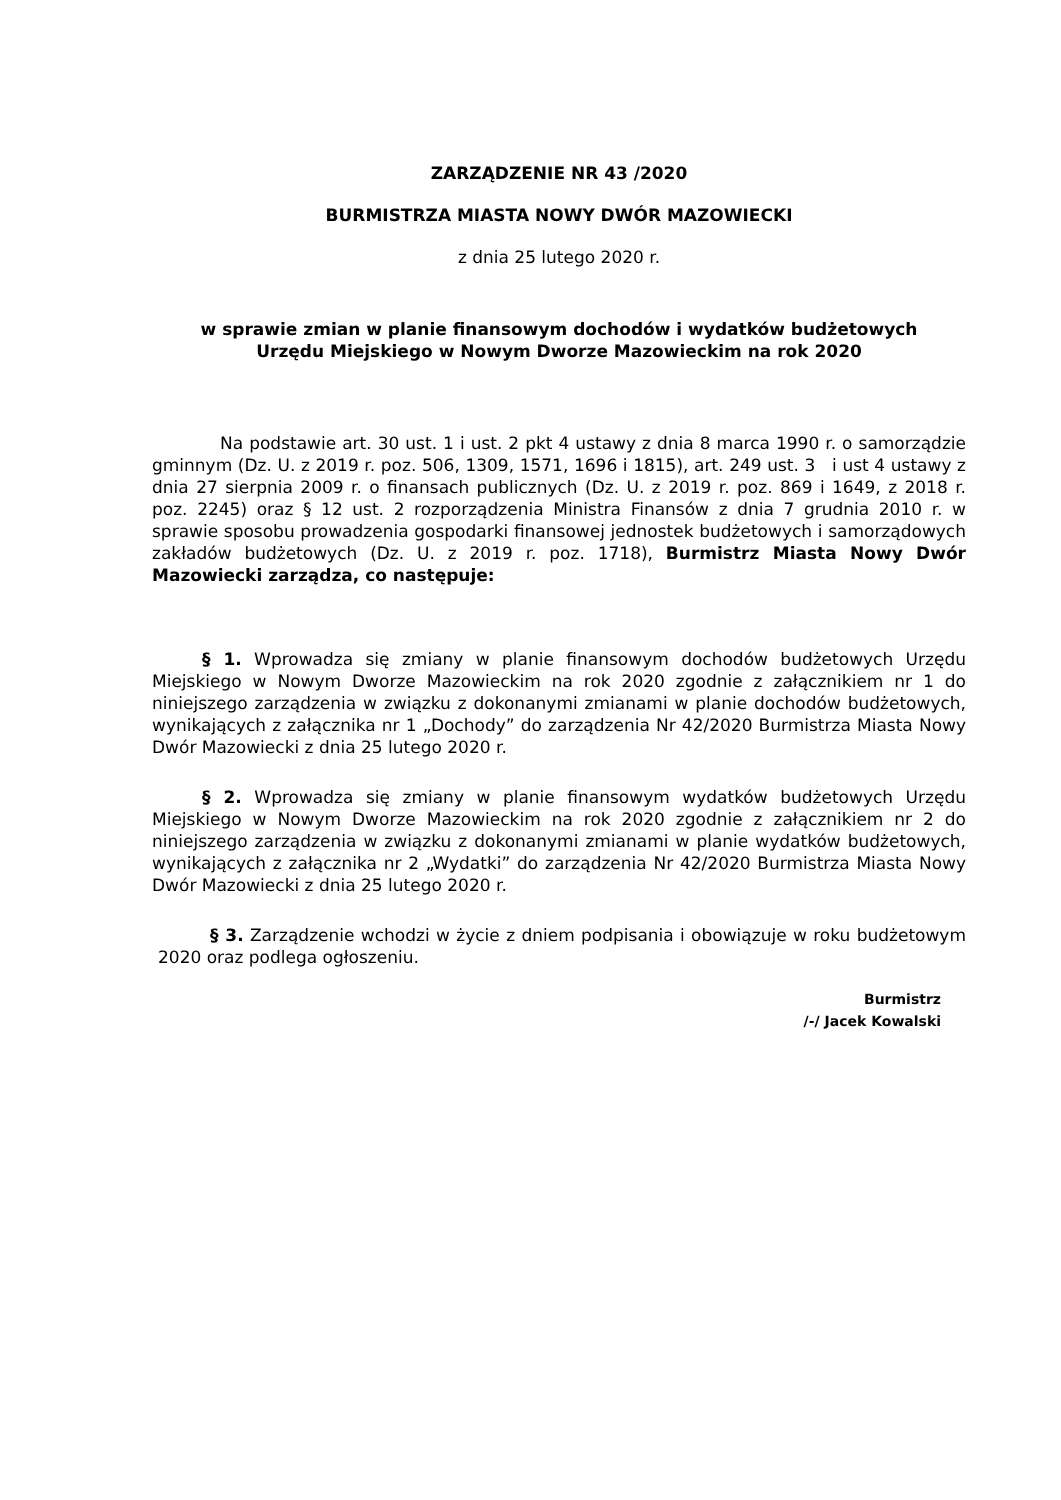ZARZĄDZENIE NR 43 /2020
BURMISTRZA MIASTA NOWY DWÓR MAZOWIECKI
z dnia 25 lutego 2020 r.
w sprawie zmian w planie finansowym dochodów i wydatków budżetowych
Urzędu Miejskiego w Nowym Dworze Mazowieckim na rok 2020
Na podstawie art. 30 ust. 1 i ust. 2 pkt 4 ustawy z dnia 8 marca 1990 r. o samorządzie gminnym (Dz. U. z 2019 r. poz. 506, 1309, 1571, 1696 i 1815), art. 249 ust. 3 i ust 4 ustawy z dnia 27 sierpnia 2009 r. o finansach publicznych (Dz. U. z 2019 r. poz. 869 i 1649, z 2018 r. poz. 2245) oraz § 12 ust. 2 rozporządzenia Ministra Finansów z dnia 7 grudnia 2010 r. w sprawie sposobu prowadzenia gospodarki finansowej jednostek budżetowych i samorządowych zakładów budżetowych (Dz. U. z 2019 r. poz. 1718), Burmistrz Miasta Nowy Dwór Mazowiecki zarządza, co następuje:
§ 1. Wprowadza się zmiany w planie finansowym dochodów budżetowych Urzędu Miejskiego w Nowym Dworze Mazowieckim na rok 2020 zgodnie z załącznikiem nr 1 do niniejszego zarządzenia w związku z dokonanymi zmianami w planie dochodów budżetowych, wynikających z załącznika nr 1 „Dochody” do zarządzenia Nr 42/2020 Burmistrza Miasta Nowy Dwór Mazowiecki z dnia 25 lutego 2020 r.
§ 2. Wprowadza się zmiany w planie finansowym wydatków budżetowych Urzędu Miejskiego w Nowym Dworze Mazowieckim na rok 2020 zgodnie z załącznikiem nr 2 do niniejszego zarządzenia w związku z dokonanymi zmianami w planie wydatków budżetowych, wynikających z załącznika nr 2 „Wydatki” do zarządzenia Nr 42/2020 Burmistrza Miasta Nowy Dwór Mazowiecki z dnia 25 lutego 2020 r.
§ 3. Zarządzenie wchodzi w życie z dniem podpisania i obowiązuje w roku budżetowym 2020 oraz podlega ogłoszeniu.
Burmistrz
/-/ Jacek Kowalski